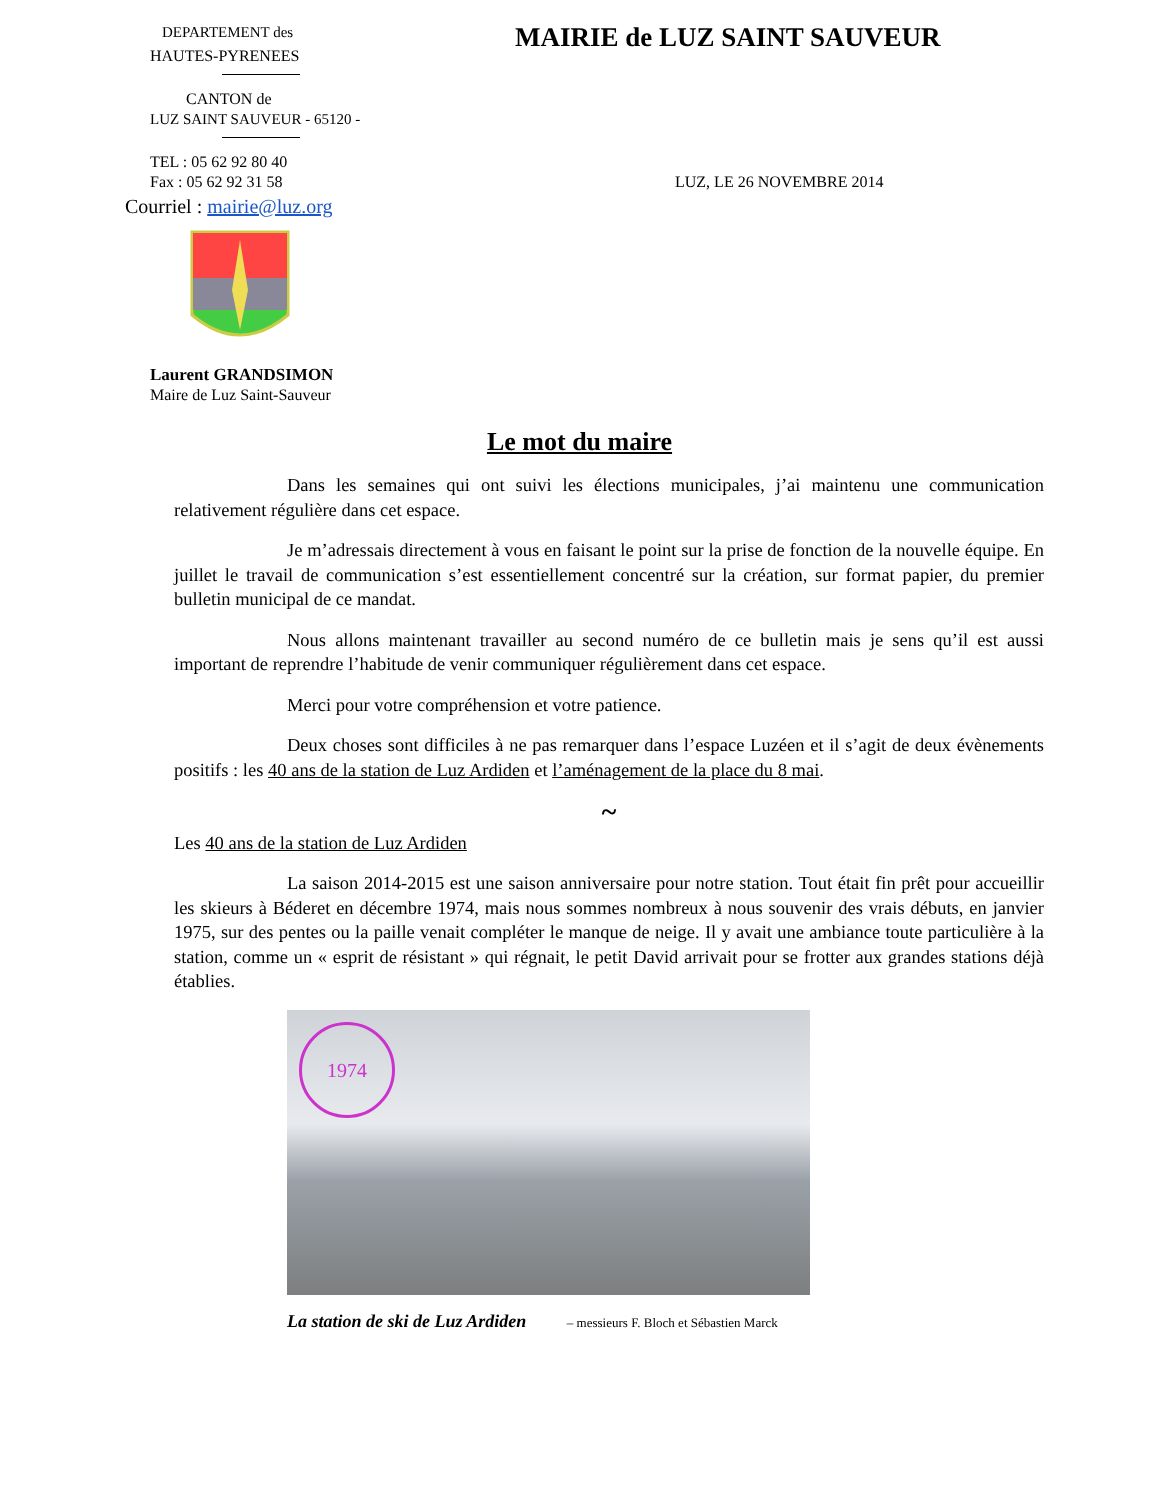DEPARTEMENT des
HAUTES-PYRENEES
CANTON de
LUZ SAINT SAUVEUR - 65120 -
TEL : 05 62 92 80 40
Fax : 05 62 92 31 58
Courriel : mairie@luz.org
Laurent GRANDSIMON
Maire de Luz Saint-Sauveur
MAIRIE de LUZ SAINT SAUVEUR
LUZ, LE 26 NOVEMBRE 2014
Le mot du maire
Dans les semaines qui ont suivi les élections municipales, j’ai maintenu une communication relativement régulière dans cet espace.
Je m’adressais directement à vous en faisant le point sur la prise de fonction de la nouvelle équipe. En juillet le travail de communication s’est essentiellement concentré sur la création, sur format papier, du premier bulletin municipal de ce mandat.
Nous allons maintenant travailler au second numéro de ce bulletin mais je sens qu’il est aussi important de reprendre l’habitude de venir communiquer régulièrement dans cet espace.
Merci pour votre compréhension et votre patience.
Deux choses sont difficiles à ne pas remarquer dans l’espace Luzéen et il s’agit de deux évènements positifs : les 40 ans de la station de Luz Ardiden et l’aménagement de la place du 8 mai.
~
Les 40 ans de la station de Luz Ardiden
La saison 2014-2015 est une saison anniversaire pour notre station. Tout était fin prêt pour accueillir les skieurs à Béderet en décembre 1974, mais nous sommes nombreux à nous souvenir des vrais débuts, en janvier 1975, sur des pentes ou la paille venait compléter le manque de neige. Il y avait une ambiance toute particulière à la station, comme un « esprit de résistant » qui régnait, le petit David arrivait pour se frotter aux grandes stations déjà établies.
1974
La station de ski de Luz Ardiden – messieurs F. Bloch et Sébastien Marck